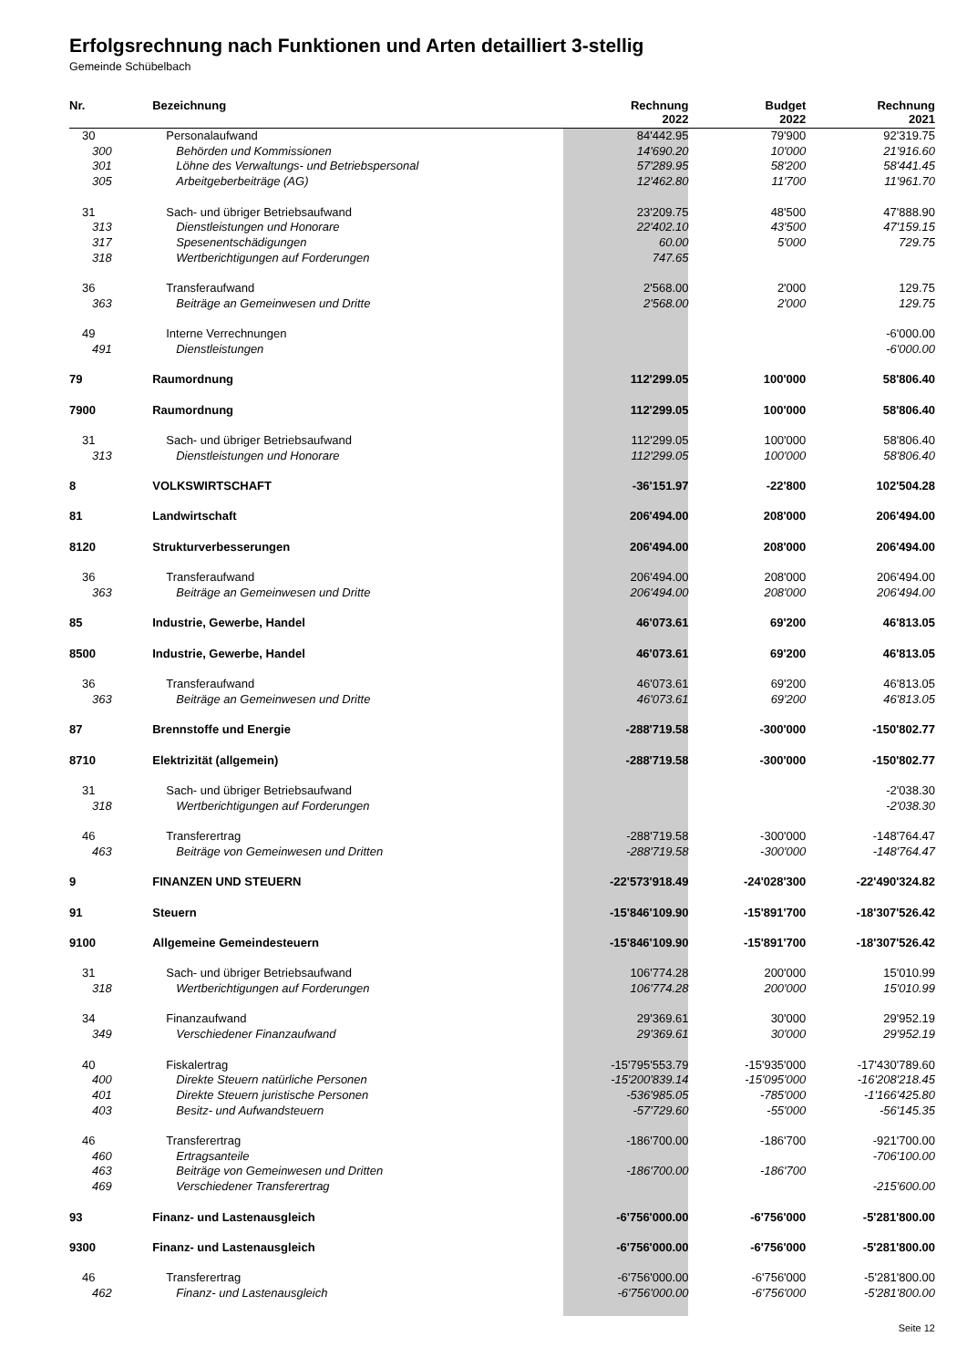Erfolgsrechnung nach Funktionen und Arten detailliert 3-stellig
Gemeinde Schübelbach
| Nr. | Bezeichnung | Rechnung 2022 | Budget 2022 | Rechnung 2021 |
| --- | --- | --- | --- | --- |
| 30 | Personalaufwand | 84'442.95 | 79'900 | 92'319.75 |
| 300 | Behörden und Kommissionen | 14'690.20 | 10'000 | 21'916.60 |
| 301 | Löhne des Verwaltungs- und Betriebspersonal | 57'289.95 | 58'200 | 58'441.45 |
| 305 | Arbeitgeberbeiträge (AG) | 12'462.80 | 11'700 | 11'961.70 |
| 31 | Sach- und übriger Betriebsaufwand | 23'209.75 | 48'500 | 47'888.90 |
| 313 | Dienstleistungen und Honorare | 22'402.10 | 43'500 | 47'159.15 |
| 317 | Spesenentschädigungen | 60.00 | 5'000 | 729.75 |
| 318 | Wertberichtigungen auf Forderungen | 747.65 | | |
| 36 | Transferaufwand | 2'568.00 | 2'000 | 129.75 |
| 363 | Beiträge an Gemeinwesen und Dritte | 2'568.00 | 2'000 | 129.75 |
| 49 | Interne Verrechnungen | | | -6'000.00 |
| 491 | Dienstleistungen | | | -6'000.00 |
| 79 | Raumordnung | 112'299.05 | 100'000 | 58'806.40 |
| 7900 | Raumordnung | 112'299.05 | 100'000 | 58'806.40 |
| 31 | Sach- und übriger Betriebsaufwand | 112'299.05 | 100'000 | 58'806.40 |
| 313 | Dienstleistungen und Honorare | 112'299.05 | 100'000 | 58'806.40 |
| 8 | VOLKSWIRTSCHAFT | -36'151.97 | -22'800 | 102'504.28 |
| 81 | Landwirtschaft | 206'494.00 | 208'000 | 206'494.00 |
| 8120 | Strukturverbesserungen | 206'494.00 | 208'000 | 206'494.00 |
| 36 | Transferaufwand | 206'494.00 | 208'000 | 206'494.00 |
| 363 | Beiträge an Gemeinwesen und Dritte | 206'494.00 | 208'000 | 206'494.00 |
| 85 | Industrie, Gewerbe, Handel | 46'073.61 | 69'200 | 46'813.05 |
| 8500 | Industrie, Gewerbe, Handel | 46'073.61 | 69'200 | 46'813.05 |
| 36 | Transferaufwand | 46'073.61 | 69'200 | 46'813.05 |
| 363 | Beiträge an Gemeinwesen und Dritte | 46'073.61 | 69'200 | 46'813.05 |
| 87 | Brennstoffe und Energie | -288'719.58 | -300'000 | -150'802.77 |
| 8710 | Elektrizität (allgemein) | -288'719.58 | -300'000 | -150'802.77 |
| 31 | Sach- und übriger Betriebsaufwand | | | -2'038.30 |
| 318 | Wertberichtigungen auf Forderungen | | | -2'038.30 |
| 46 | Transferertrag | -288'719.58 | -300'000 | -148'764.47 |
| 463 | Beiträge von Gemeinwesen und Dritten | -288'719.58 | -300'000 | -148'764.47 |
| 9 | FINANZEN UND STEUERN | -22'573'918.49 | -24'028'300 | -22'490'324.82 |
| 91 | Steuern | -15'846'109.90 | -15'891'700 | -18'307'526.42 |
| 9100 | Allgemeine Gemeindesteuern | -15'846'109.90 | -15'891'700 | -18'307'526.42 |
| 31 | Sach- und übriger Betriebsaufwand | 106'774.28 | 200'000 | 15'010.99 |
| 318 | Wertberichtigungen auf Forderungen | 106'774.28 | 200'000 | 15'010.99 |
| 34 | Finanzaufwand | 29'369.61 | 30'000 | 29'952.19 |
| 349 | Verschiedener Finanzaufwand | 29'369.61 | 30'000 | 29'952.19 |
| 40 | Fiskalertrag | -15'795'553.79 | -15'935'000 | -17'430'789.60 |
| 400 | Direkte Steuern natürliche Personen | -15'200'839.14 | -15'095'000 | -16'208'218.45 |
| 401 | Direkte Steuern juristische Personen | -536'985.05 | -785'000 | -1'166'425.80 |
| 403 | Besitz- und Aufwandsteuern | -57'729.60 | -55'000 | -56'145.35 |
| 46 | Transferertrag | -186'700.00 | -186'700 | -921'700.00 |
| 460 | Ertragsanteile | | | -706'100.00 |
| 463 | Beiträge von Gemeinwesen und Dritten | -186'700.00 | -186'700 | |
| 469 | Verschiedener Transferertrag | | | -215'600.00 |
| 93 | Finanz- und Lastenausgleich | -6'756'000.00 | -6'756'000 | -5'281'800.00 |
| 9300 | Finanz- und Lastenausgleich | -6'756'000.00 | -6'756'000 | -5'281'800.00 |
| 46 | Transferertrag | -6'756'000.00 | -6'756'000 | -5'281'800.00 |
| 462 | Finanz- und Lastenausgleich | -6'756'000.00 | -6'756'000 | -5'281'800.00 |
Seite 12